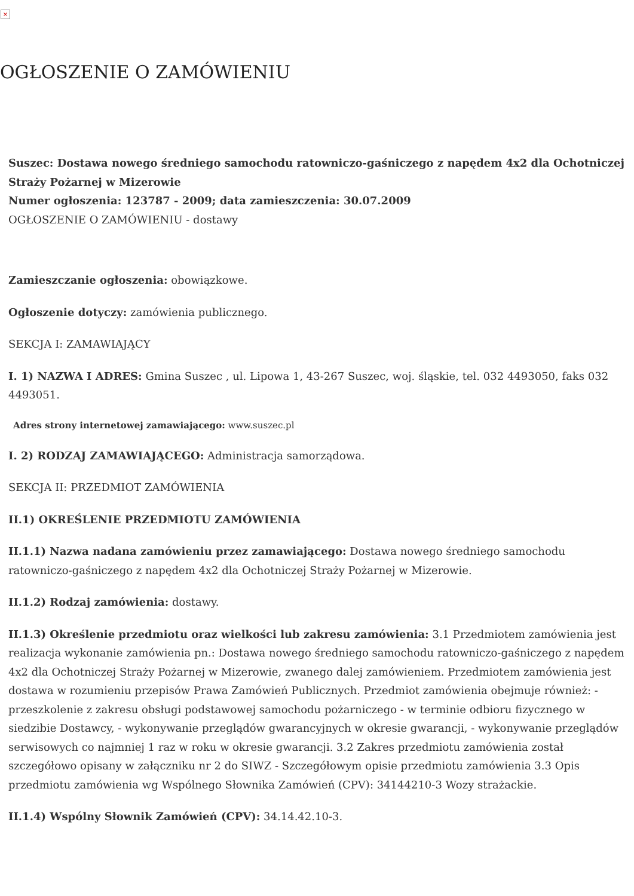×
OGŁOSZENIE O ZAMÓWIENIU
Suszec: Dostawa nowego średniego samochodu ratowniczo-gaśniczego z napędem 4x2 dla Ochotniczej Straży Pożarnej w Mizerowie
Numer ogłoszenia: 123787 - 2009; data zamieszczenia: 30.07.2009
OGŁOSZENIE O ZAMÓWIENIU - dostawy
Zamieszczanie ogłoszenia: obowiązkowe.
Ogłoszenie dotyczy: zamówienia publicznego.
SEKCJA I: ZAMAWIAJĄCY
I. 1) NAZWA I ADRES: Gmina Suszec , ul. Lipowa 1, 43-267 Suszec, woj. śląskie, tel. 032 4493050, faks 032 4493051.
Adres strony internetowej zamawiającego: www.suszec.pl
I. 2) RODZAJ ZAMAWIAJĄCEGO: Administracja samorządowa.
SEKCJA II: PRZEDMIOT ZAMÓWIENIA
II.1) OKREŚLENIE PRZEDMIOTU ZAMÓWIENIA
II.1.1) Nazwa nadana zamówieniu przez zamawiającego: Dostawa nowego średniego samochodu ratowniczo-gaśniczego z napędem 4x2 dla Ochotniczej Straży Pożarnej w Mizerowie.
II.1.2) Rodzaj zamówienia: dostawy.
II.1.3) Określenie przedmiotu oraz wielkości lub zakresu zamówienia: 3.1 Przedmiotem zamówienia jest realizacja wykonanie zamówienia pn.: Dostawa nowego średniego samochodu ratowniczo-gaśniczego z napędem 4x2 dla Ochotniczej Straży Pożarnej w Mizerowie, zwanego dalej zamówieniem. Przedmiotem zamówienia jest dostawa w rozumieniu przepisów Prawa Zamówień Publicznych. Przedmiot zamówienia obejmuje również: - przeszkolenie z zakresu obsługi podstawowej samochodu pożarniczego - w terminie odbioru fizycznego w siedzibie Dostawcy, - wykonywanie przeglądów gwarancyjnych w okresie gwarancji, - wykonywanie przeglądów serwisowych co najmniej 1 raz w roku w okresie gwarancji. 3.2 Zakres przedmiotu zamówienia został szczegółowo opisany w załączniku nr 2 do SIWZ - Szczegółowym opisie przedmiotu zamówienia 3.3 Opis przedmiotu zamówienia wg Wspólnego Słownika Zamówień (CPV): 34144210-3 Wozy strażackie.
II.1.4) Wspólny Słownik Zamówień (CPV): 34.14.42.10-3.